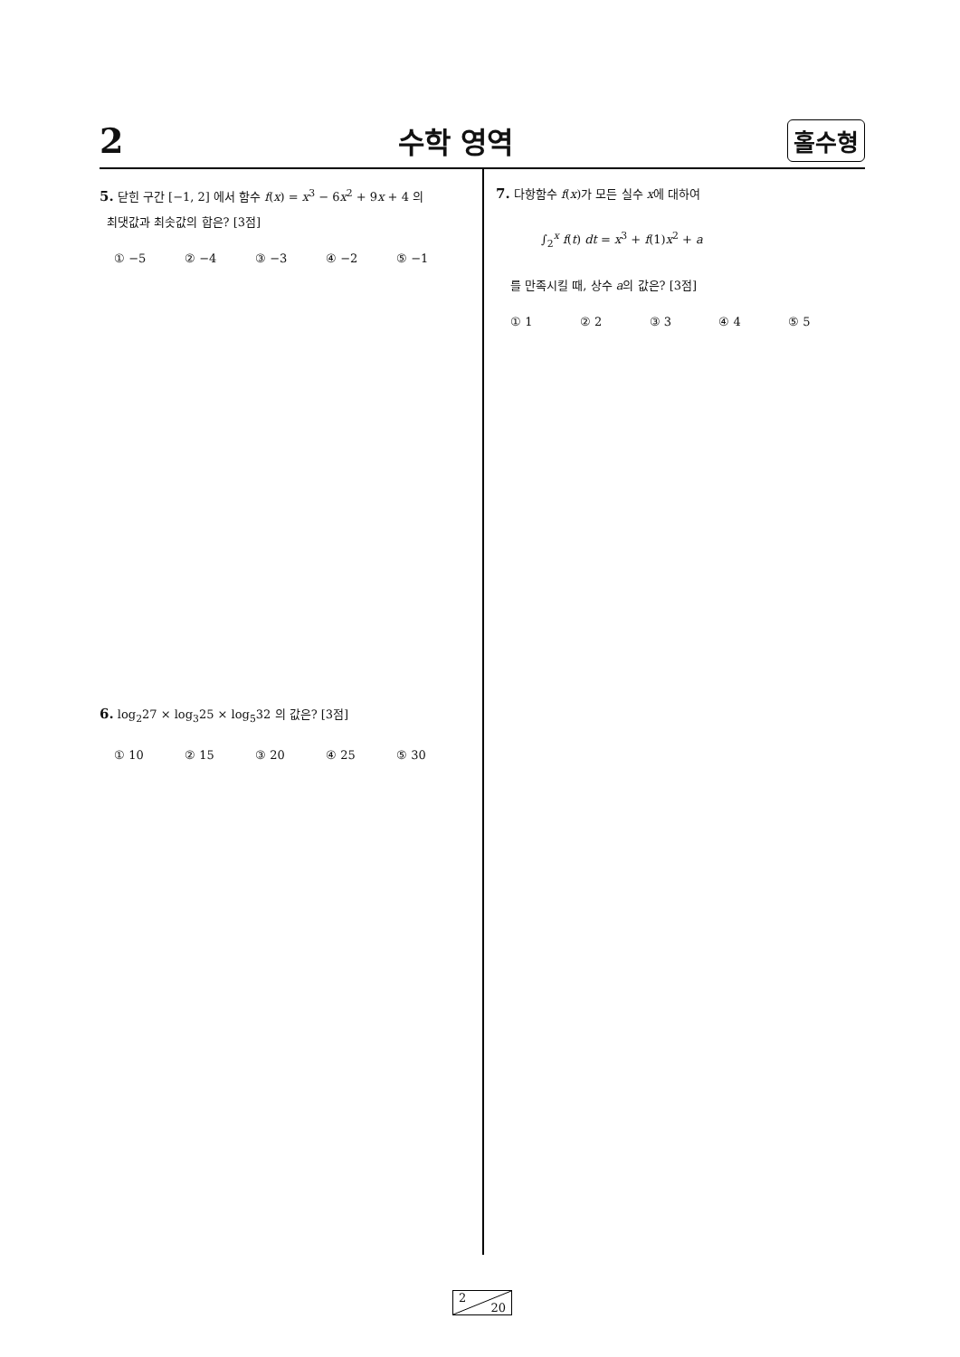2 수학 영역 홀수형
5. 닫힌 구간 [−1, 2] 에서 함수 f(x) = x<sup>3</sup> − 6x<sup>2</sup> + 9x + 4 의
최댓값과 최솟값의 합은? [3점]
① −5 ② −4 ③ −3 ④ −2 ⑤ −1
6. log<sub>2</sub>27 × log<sub>3</sub>25 × log<sub>5</sub>32 의 값은? [3점]
① 10 ② 15 ③ 20 ④ 25 ⑤ 30
7. 다항함수 f(x)가 모든 실수 x에 대하여
∫<sub>2</sub><sup>x</sup> f(t) dt = x<sup>3</sup> + f(1)x<sup>2</sup> + a
를 만족시킬 때, 상수 a의 값은? [3점]
① 1 ② 2 ③ 3 ④ 4 ⑤ 5
2
20